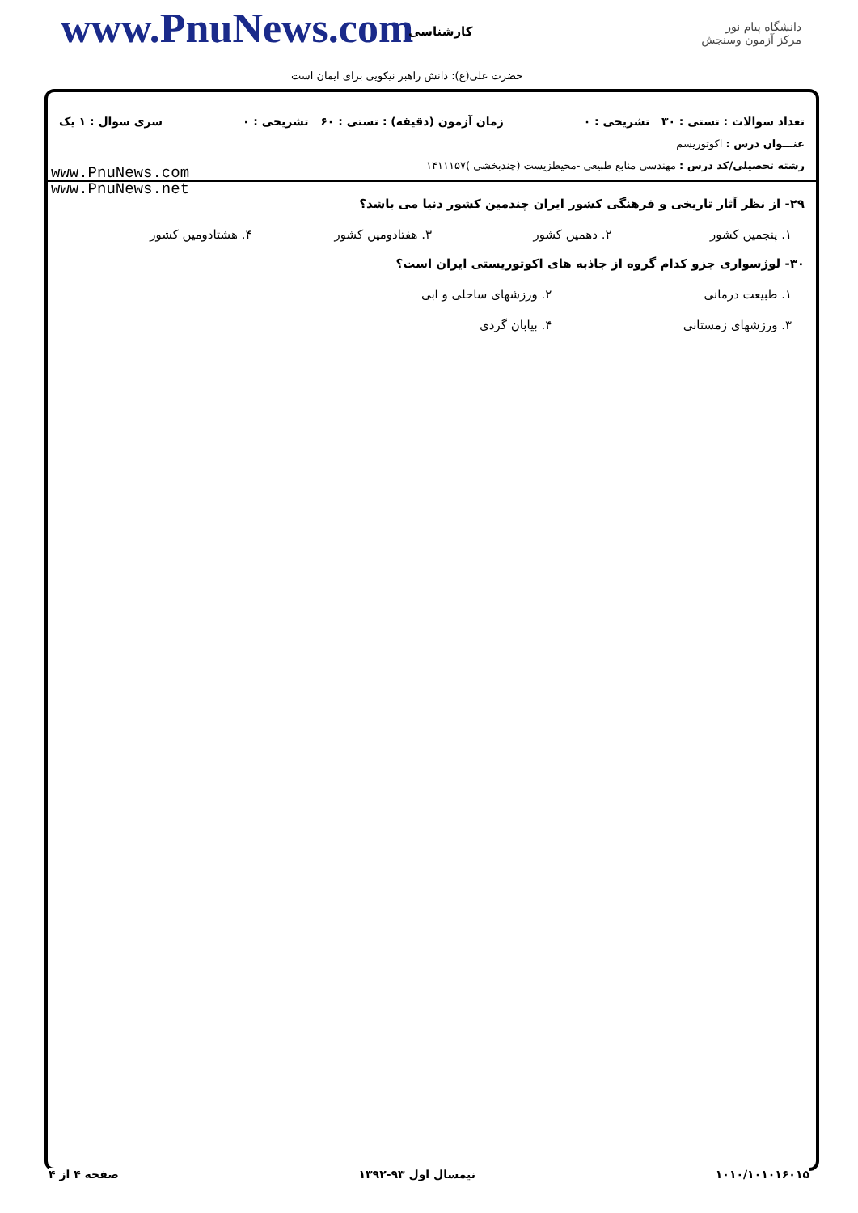www.PnuNews.com کارشناسی
حضرت علی(ع): دانش راهبر نیکویی برای ایمان است
دانشگاه پیام نور
مرکز آزمون وسنجش
تعداد سوالات : تستی : ۳۰ تشریحی : ۰ زمان آزمون (دقیقه) : تستی : ۶۰ تشریحی : ۰ سری سوال : ۱ یک
عنـــوان درس : اکوتوریسم
رشته تحصیلی/کد درس : مهندسی منابع طبیعی -محیطزیست (چندبخشی )۱۴۱۱۱۵۷
www.PnuNews.com
www.PnuNews.net
۲۹- از نظر آثار تاریخی و فرهنگی کشور ایران چندمین کشور دنیا می باشد؟
۱. پنجمین کشور ۲. دهمین کشور ۳. هفتادومین کشور ۴. هشتادومین کشور
۳۰- لوژسواری جزو کدام گروه از جاذبه های اکوتوریستی ایران است؟
۱. طبیعت درمانی ۲. ورزشهای ساحلی و ابی
۳. ورزشهای زمستانی ۴. بیابان گردی
۱۰۱۰/۱۰۱۰۱۶۰۱۵ نیمسال اول ۹۳-۱۳۹۲ صفحه ۴ از ۴